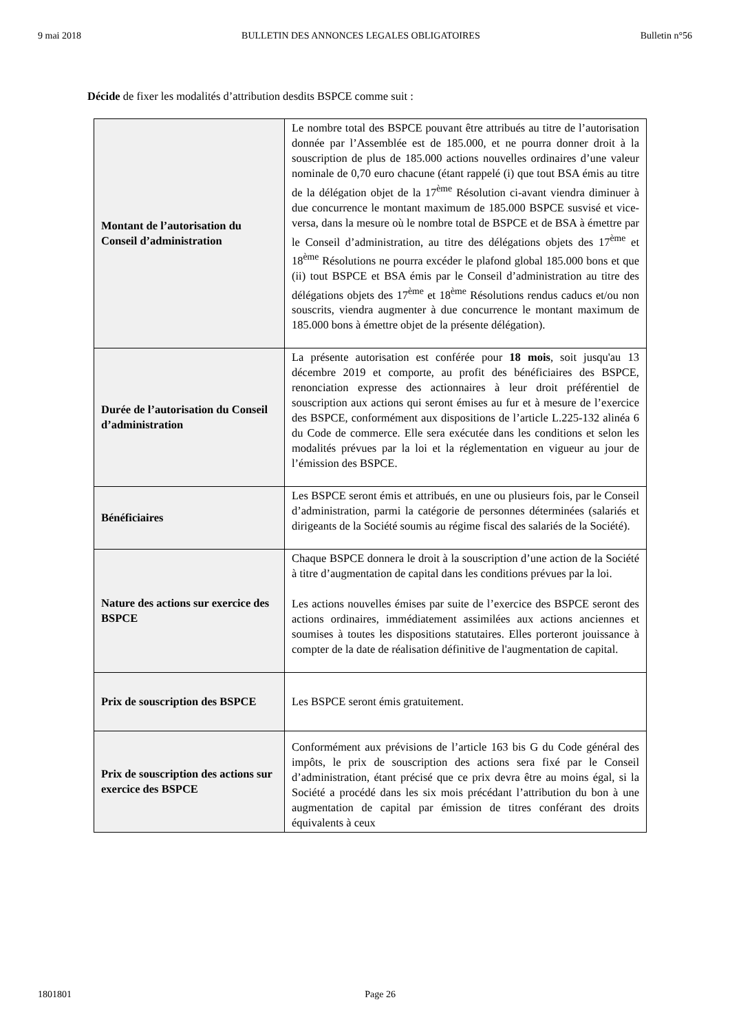9 mai 2018 BULLETIN DES ANNONCES LEGALES OBLIGATOIRES Bulletin n°56
Décide de fixer les modalités d’attribution desdits BSPCE comme suit :
| Montant de l’autorisation du Conseil d’administration | Le nombre total des BSPCE pouvant être attribués au titre de l’autorisation donnée par l’Assemblée est de 185.000, et ne pourra donner droit à la souscription de plus de 185.000 actions nouvelles ordinaires d’une valeur nominale de 0,70 euro chacune (étant rappelé (i) que tout BSA émis au titre de la délégation objet de la 17<sup>ème</sup> Résolution ci-avant viendra diminuer à due concurrence le montant maximum de 185.000 BSPCE susvisé et vice-versa, dans la mesure où le nombre total de BSPCE et de BSA à émettre par le Conseil d’administration, au titre des délégations objets des 17<sup>ème</sup> et 18<sup>ème</sup> Résolutions ne pourra excéder le plafond global 185.000 bons et que (ii) tout BSPCE et BSA émis par le Conseil d’administration au titre des délégations objets des 17<sup>ème</sup> et 18<sup>ème</sup> Résolutions rendus caducs et/ou non souscrits, viendra augmenter à due concurrence le montant maximum de 185.000 bons à émettre objet de la présente délégation). |
| Durée de l’autorisation du Conseil d’administration | La présente autorisation est conférée pour 18 mois , soit jusqu'au 13 décembre 2019 et comporte, au profit des bénéficiaires des BSPCE, renonciation expresse des actionnaires à leur droit préférentiel de souscription aux actions qui seront émises au fur et à mesure de l’exercice des BSPCE, conformément aux dispositions de l’article L.225-132 alinéa 6 du Code de commerce. Elle sera exécutée dans les conditions et selon les modalités prévues par la loi et la réglementation en vigueur au jour de l’émission des BSPCE. |
| Bénéficiaires | Les BSPCE seront émis et attribués, en une ou plusieurs fois, par le Conseil d’administration, parmi la catégorie de personnes déterminées (salariés et dirigeants de la Société soumis au régime fiscal des salariés de la Société). |
| Nature des actions sur exercice des BSPCE | Chaque BSPCE donnera le droit à la souscription d’une action de la Société à titre d’augmentation de capital dans les conditions prévues par la loi. Les actions nouvelles émises par suite de l’exercice des BSPCE seront des actions ordinaires, immédiatement assimilées aux actions anciennes et soumises à toutes les dispositions statutaires. Elles porteront jouissance à compter de la date de réalisation définitive de l'augmentation de capital. |
| Prix de souscription des BSPCE | Les BSPCE seront émis gratuitement. |
| Prix de souscription des actions sur exercice des BSPCE | Conformément aux prévisions de l’article 163 bis G du Code général des impôts, le prix de souscription des actions sera fixé par le Conseil d’administration, étant précisé que ce prix devra être au moins égal, si la Société a procédé dans les six mois précédant l’attribution du bon à une augmentation de capital par émission de titres conférant des droits équivalents à ceux |
1801801 Page 26